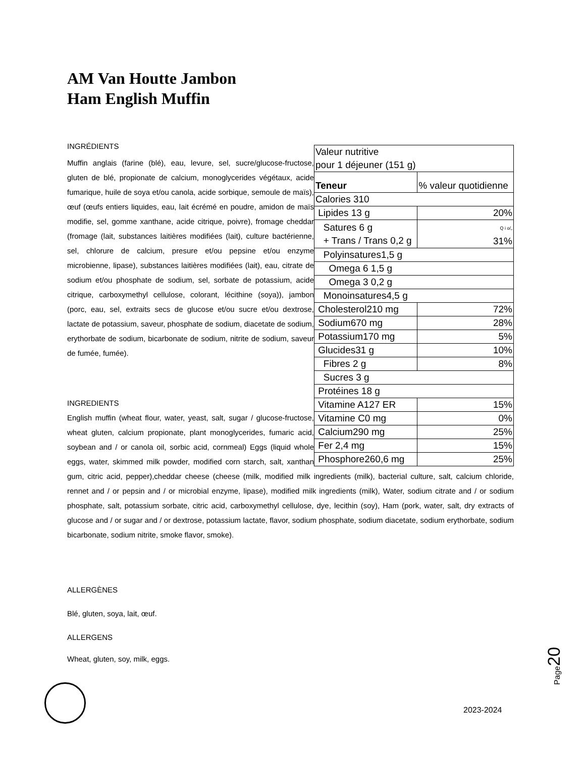AM Van Houtte Jambon
Ham English Muffin
| Valeur nutritive pour 1 déjeuner (151 g) | |
| Teneur | % valeur quotidienne |
| Calories 310 | |
| Lipides 13 g | 20% |
| Satures 6 g + Trans / Trans 0,2 g | Q i o/„ 31% |
| Polyinsatures1,5 g | |
| Omega 6 1,5 g | |
| Omega 3 0,2 g | |
| Monoinsatures4,5 g | |
| Cholesterol210 mg | 72% |
| Sodium670 mg | 28% |
| Potassium170 mg | 5% |
| Glucides31 g | 10% |
| Fibres 2 g | 8% |
| Sucres 3 g | |
| Protéines 18 g | |
| Vitamine A127 ER | 15% |
| Vitamine C0 mg | 0% |
| Calcium290 mg | 25% |
| Fer 2,4 mg | 15% |
| Phosphore260,6 mg | 25% |
INGRÉDIENTS
Muffin anglais (farine (blé), eau, levure, sel, sucre/glucose-fructose, gluten de blé, propionate de calcium, monoglycerides végétaux, acide fumarique, huile de soya et/ou canola, acide sorbique, semoule de maïs), œuf (œufs entiers liquides, eau, lait écrémé en poudre, amidon de maïs modifie, sel, gomme xanthane, acide citrique, poivre), fromage cheddar (fromage (lait, substances laitières modifiées (lait), culture bactérienne, sel, chlorure de calcium, presure et/ou pepsine et/ou enzyme microbienne, lipase), substances laitières modifiées (lait), eau, citrate de sodium et/ou phosphate de sodium, sel, sorbate de potassium, acide citrique, carboxymethyl cellulose, colorant, lécithine (soya)), jambon (porc, eau, sel, extraits secs de glucose et/ou sucre et/ou dextrose, lactate de potassium, saveur, phosphate de sodium, diacetate de sodium, erythorbate de sodium, bicarbonate de sodium, nitrite de sodium, saveur de fumée, fumée).
INGREDIENTS
English muffin (wheat flour, water, yeast, salt, sugar / glucose-fructose, wheat gluten, calcium propionate, plant monoglycerides, fumaric acid, soybean and / or canola oil, sorbic acid, cornmeal) Eggs (liquid whole eggs, water, skimmed milk powder, modified corn starch, salt, xanthan gum, citric acid, pepper),cheddar cheese (cheese (milk, modified milk ingredients (milk), bacterial culture, salt, calcium chloride, rennet and / or pepsin and / or microbial enzyme, lipase), modified milk ingredients (milk), Water, sodium citrate and / or sodium phosphate, salt, potassium sorbate, citric acid, carboxymethyl cellulose, dye, lecithin (soy), Ham (pork, water, salt, dry extracts of glucose and / or sugar and / or dextrose, potassium lactate, flavor, sodium phosphate, sodium diacetate, sodium erythorbate, sodium bicarbonate, sodium nitrite, smoke flavor, smoke).
ALLERGÈNES
Blé, gluten, soya, lait, œuf.
ALLERGENS
Wheat, gluten, soy, milk, eggs.
Page20
2023-2024